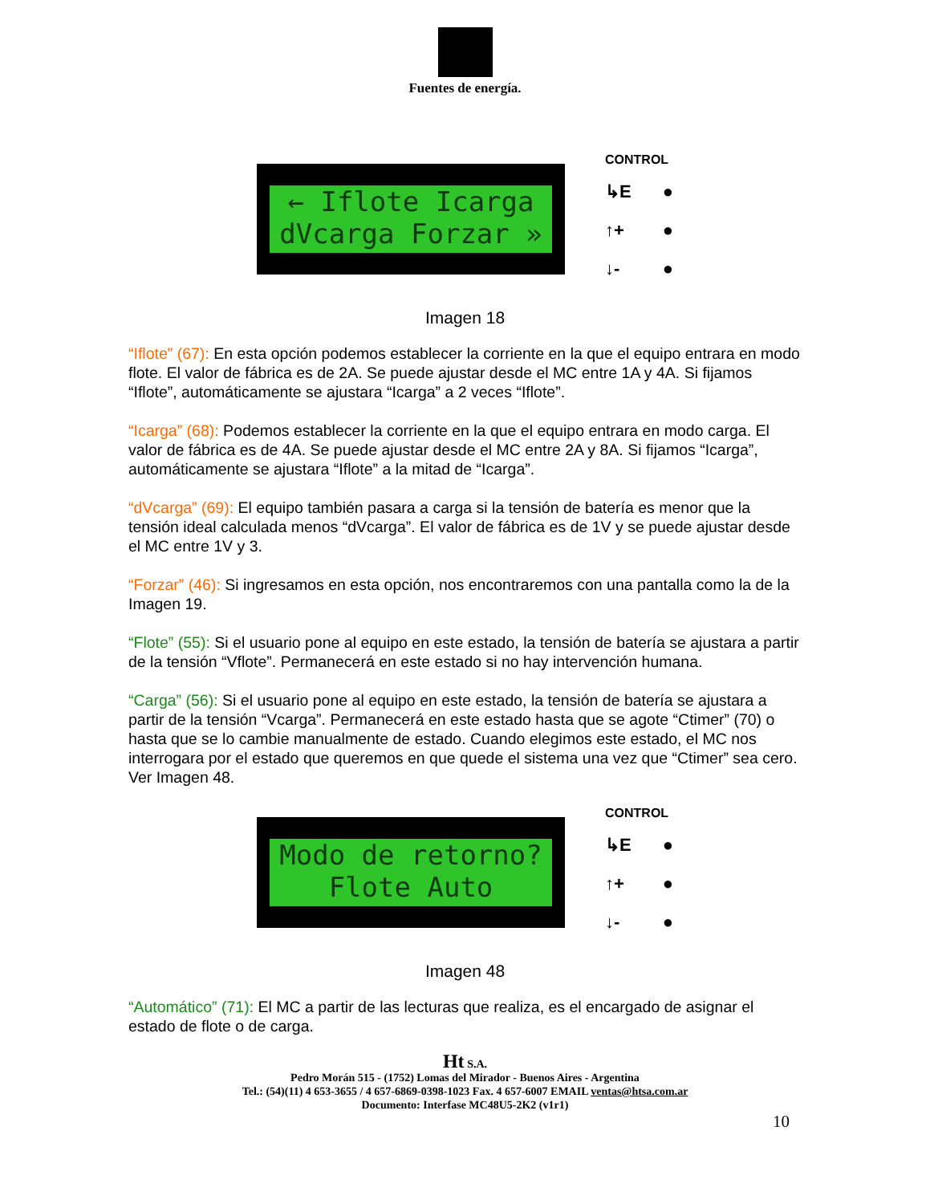Fuentes de energía.
← Iflote Icarga dVcarga Forzar »
CONTROL
↳E ●
↑+ ●
↓- ●
Imagen 18
“Iflote” (67): En esta opción podemos establecer la corriente en la que el equipo entrara en modo flote. El valor de fábrica es de 2A. Se puede ajustar desde el MC entre 1A y 4A. Si fijamos “Iflote”, automáticamente se ajustara “Icarga” a 2 veces “Iflote”.
“Icarga” (68): Podemos establecer la corriente en la que el equipo entrara en modo carga. El valor de fábrica es de 4A. Se puede ajustar desde el MC entre 2A y 8A. Si fijamos “Icarga”, automáticamente se ajustara “Iflote” a la mitad de “Icarga”.
“dVcarga” (69): El equipo también pasara a carga si la tensión de batería es menor que la tensión ideal calculada menos “dVcarga”. El valor de fábrica es de 1V y se puede ajustar desde el MC entre 1V y 3.
“Forzar” (46): Si ingresamos en esta opción, nos encontraremos con una pantalla como la de la Imagen 19.
“Flote” (55): Si el usuario pone al equipo en este estado, la tensión de batería se ajustara a partir de la tensión “Vflote”. Permanecerá en este estado si no hay intervención humana.
“Carga” (56): Si el usuario pone al equipo en este estado, la tensión de batería se ajustara a partir de la tensión “Vcarga”. Permanecerá en este estado hasta que se agote “Ctimer” (70) o hasta que se lo cambie manualmente de estado. Cuando elegimos este estado, el MC nos interrogara por el estado que queremos en que quede el sistema una vez que “Ctimer” sea cero. Ver Imagen 48.
Modo de retorno? Flote Auto
CONTROL
↳E ●
↑+ ●
↓- ●
Imagen 48
“Automático” (71): El MC a partir de las lecturas que realiza, es el encargado de asignar el estado de flote o de carga.
Ht S.A.
Pedro Morán 515 - (1752) Lomas del Mirador - Buenos Aires - Argentina
Tel.: (54)(11) 4 653-3655 / 4 657-6869-0398-1023 Fax. 4 657-6007 EMAIL ventas@htsa.com.ar
Documento: Interfase MC48U5-2K2 (v1r1)
10